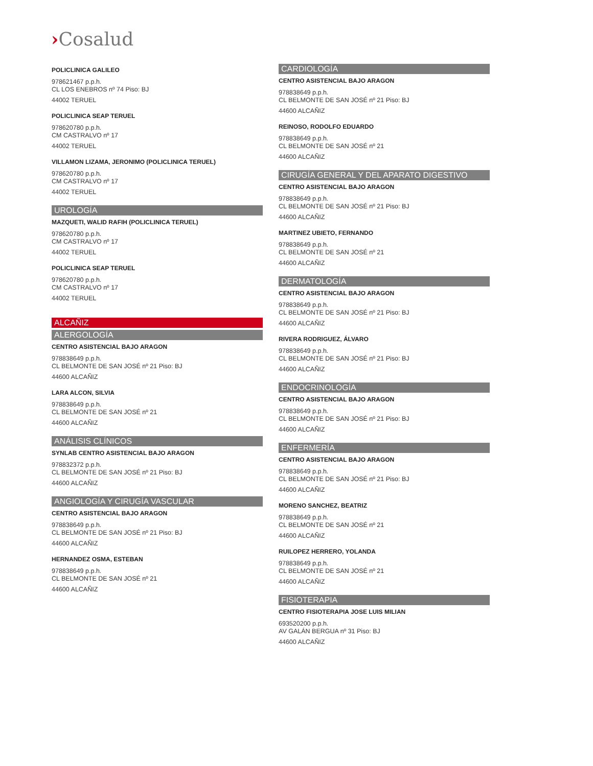›Cosalud
POLICLINICA GALILEO
978621467 p.p.h.
CL LOS ENEBROS nº 74 Piso: BJ
44002 TERUEL
POLICLINICA SEAP TERUEL
978620780 p.p.h.
CM CASTRALVO nº 17
44002 TERUEL
VILLAMON LIZAMA, JERONIMO (POLICLINICA TERUEL)
978620780 p.p.h.
CM CASTRALVO nº 17
44002 TERUEL
UROLOGÍA
MAZQUETI, WALID RAFIH (POLICLINICA TERUEL)
978620780 p.p.h.
CM CASTRALVO nº 17
44002 TERUEL
POLICLINICA SEAP TERUEL
978620780 p.p.h.
CM CASTRALVO nº 17
44002 TERUEL
ALCAÑIZ
ALERGOLOGÍA
CENTRO ASISTENCIAL BAJO ARAGON
978838649 p.p.h.
CL BELMONTE DE SAN JOSÉ nº 21 Piso: BJ
44600 ALCAÑIZ
LARA ALCON, SILVIA
978838649 p.p.h.
CL BELMONTE DE SAN JOSÉ nº 21
44600 ALCAÑIZ
ANÁLISIS CLÍNICOS
SYNLAB CENTRO ASISTENCIAL BAJO ARAGON
978832372 p.p.h.
CL BELMONTE DE SAN JOSÉ nº 21 Piso: BJ
44600 ALCAÑIZ
ANGIOLOGÍA Y CIRUGÍA VASCULAR
CENTRO ASISTENCIAL BAJO ARAGON
978838649 p.p.h.
CL BELMONTE DE SAN JOSÉ nº 21 Piso: BJ
44600 ALCAÑIZ
HERNANDEZ OSMA, ESTEBAN
978838649 p.p.h.
CL BELMONTE DE SAN JOSÉ nº 21
44600 ALCAÑIZ
CARDIOLOGÍA
CENTRO ASISTENCIAL BAJO ARAGON
978838649 p.p.h.
CL BELMONTE DE SAN JOSÉ nº 21 Piso: BJ
44600 ALCAÑIZ
REINOSO, RODOLFO EDUARDO
978838649 p.p.h.
CL BELMONTE DE SAN JOSÉ nº 21
44600 ALCAÑIZ
CIRUGÍA GENERAL Y DEL APARATO DIGESTIVO
CENTRO ASISTENCIAL BAJO ARAGON
978838649 p.p.h.
CL BELMONTE DE SAN JOSÉ nº 21 Piso: BJ
44600 ALCAÑIZ
MARTINEZ UBIETO, FERNANDO
978838649 p.p.h.
CL BELMONTE DE SAN JOSÉ nº 21
44600 ALCAÑIZ
DERMATOLOGÍA
CENTRO ASISTENCIAL BAJO ARAGON
978838649 p.p.h.
CL BELMONTE DE SAN JOSÉ nº 21 Piso: BJ
44600 ALCAÑIZ
RIVERA RODRIGUEZ, ÁLVARO
978838649 p.p.h.
CL BELMONTE DE SAN JOSÉ nº 21 Piso: BJ
44600 ALCAÑIZ
ENDOCRINOLOGÍA
CENTRO ASISTENCIAL BAJO ARAGON
978838649 p.p.h.
CL BELMONTE DE SAN JOSÉ nº 21 Piso: BJ
44600 ALCAÑIZ
ENFERMERÍA
CENTRO ASISTENCIAL BAJO ARAGON
978838649 p.p.h.
CL BELMONTE DE SAN JOSÉ nº 21 Piso: BJ
44600 ALCAÑIZ
MORENO SANCHEZ, BEATRIZ
978838649 p.p.h.
CL BELMONTE DE SAN JOSÉ nº 21
44600 ALCAÑIZ
RUILOPEZ HERRERO, YOLANDA
978838649 p.p.h.
CL BELMONTE DE SAN JOSÉ nº 21
44600 ALCAÑIZ
FISIOTERAPIA
CENTRO FISIOTERAPIA JOSE LUIS MILIAN
693520200 p.p.h.
AV GALÁN BERGUA nº 31 Piso: BJ
44600 ALCAÑIZ